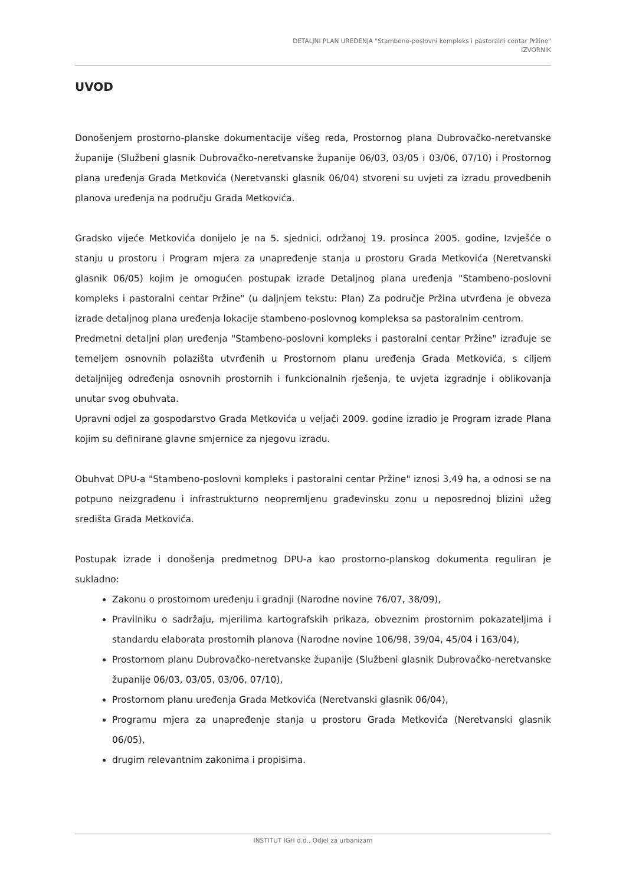DETALJNI PLAN UREĐENJA "Stambeno-poslovni kompleks i pastoralni centar Pržine"
IZVORNIK
UVOD
Donošenjem prostorno-planske dokumentacije višeg reda, Prostornog plana Dubrovačko-neretvanske županije (Službeni glasnik Dubrovačko-neretvanske županije 06/03, 03/05 i 03/06, 07/10) i Prostornog plana uređenja Grada Metkovića (Neretvanski glasnik 06/04) stvoreni su uvjeti za izradu provedbenih planova uređenja na području Grada Metkovića.
Gradsko vijeće Metkovića donijelo je na 5. sjednici, održanoj 19. prosinca 2005. godine, Izvješće o stanju u prostoru i Program mjera za unapređenje stanja u prostoru Grada Metkovića (Neretvanski glasnik 06/05) kojim je omogućen postupak izrade Detaljnog plana uređenja "Stambeno-poslovni kompleks i pastoralni centar Pržine" (u daljnjem tekstu: Plan) Za područje Pržina utvrđena je obveza izrade detaljnog plana uređenja lokacije stambeno-poslovnog kompleksa sa pastoralnim centrom.
Predmetni detaljni plan uređenja "Stambeno-poslovni kompleks i pastoralni centar Pržine" izrađuje se temeljem osnovnih polazišta utvrđenih u Prostornom planu uređenja Grada Metkovića, s ciljem detaljnijeg određenja osnovnih prostornih i funkcionalnih rješenja, te uvjeta izgradnje i oblikovanja unutar svog obuhvata.
Upravni odjel za gospodarstvo Grada Metkovića u veljači 2009. godine izradio je Program izrade Plana kojim su definirane glavne smjernice za njegovu izradu.
Obuhvat DPU-a "Stambeno-poslovni kompleks i pastoralni centar Pržine" iznosi 3,49 ha, a odnosi se na potpuno neizgrađenu i infrastrukturno neopremljenu građevinsku zonu u neposrednoj blizini užeg središta Grada Metkovića.
Postupak izrade i donošenja predmetnog DPU-a kao prostorno-planskog dokumenta reguliran je sukladno:
Zakonu o prostornom uređenju i gradnji (Narodne novine 76/07, 38/09),
Pravilniku o sadržaju, mjerilima kartografskih prikaza, obveznim prostornim pokazateljima i standardu elaborata prostornih planova (Narodne novine 106/98, 39/04, 45/04 i 163/04),
Prostornom planu Dubrovačko-neretvanske županije (Službeni glasnik Dubrovačko-neretvanske županije 06/03, 03/05, 03/06, 07/10),
Prostornom planu uređenja Grada Metkovića (Neretvanski glasnik 06/04),
Programu mjera za unapređenje stanja u prostoru Grada Metkovića (Neretvanski glasnik 06/05),
drugim relevantnim zakonima i propisima.
INSTITUT IGH d.d., Odjel za urbanizam